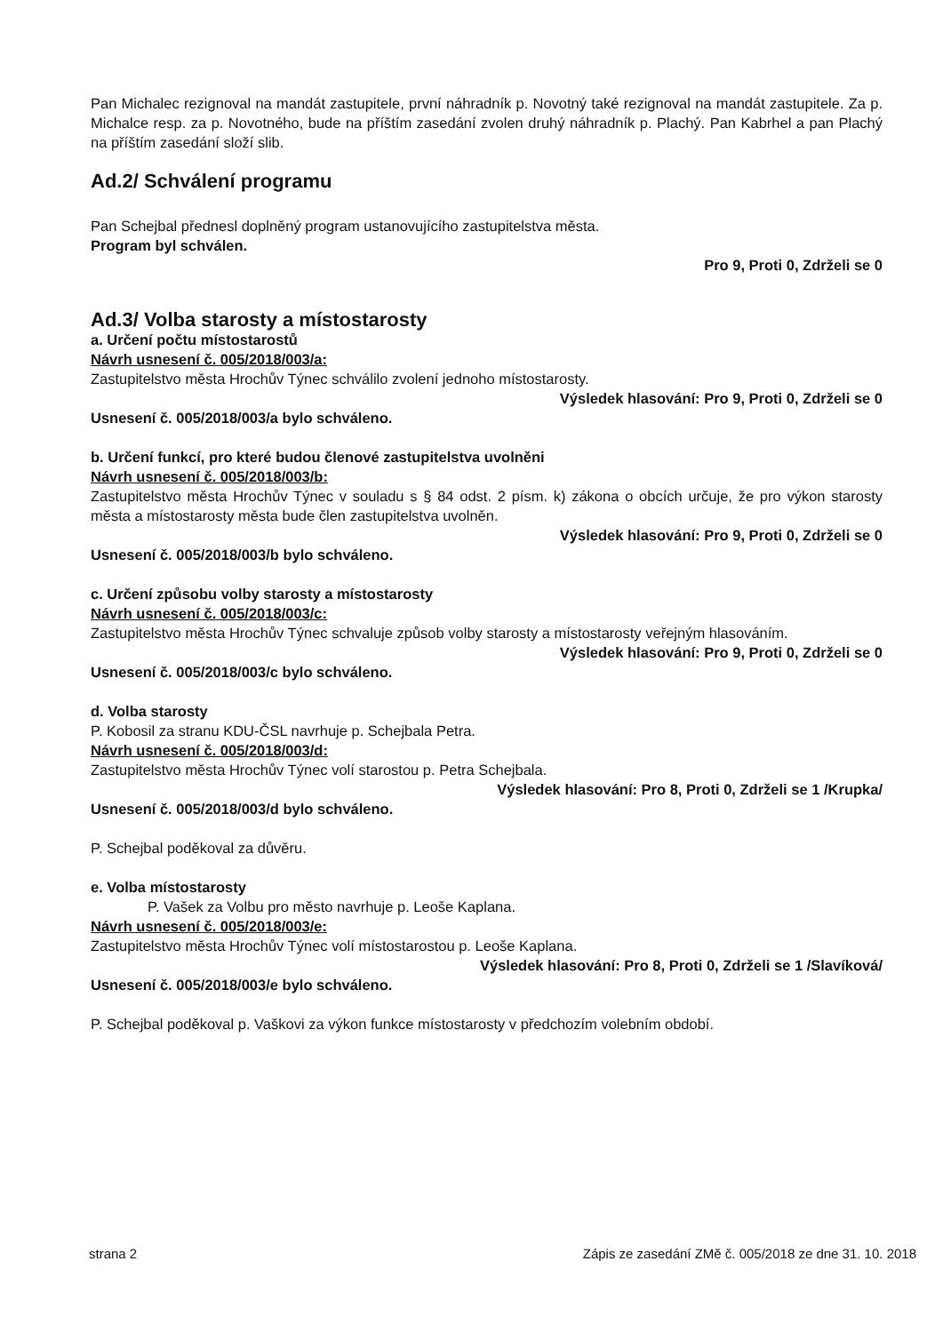Pan Michalec rezignoval na mandát zastupitele, první náhradník p. Novotný také rezignoval na mandát zastupitele. Za p. Michalce resp. za p. Novotného, bude na příštím zasedání zvolen druhý náhradník p. Plachý. Pan Kabrhel a pan Plachý na příštím zasedání složí slib.
Ad.2/ Schválení programu
Pan Schejbal přednesl doplněný program ustanovujícího zastupitelstva města.
Program byl schválen.
Pro 9, Proti 0, Zdrželi se 0
Ad.3/ Volba starosty a místostarosty
a. Určení počtu místostarostů
Návrh usnesení č. 005/2018/003/a:
Zastupitelstvo města Hrochův Týnec schválilo zvolení jednoho místostarosty.
Výsledek hlasování: Pro 9, Proti 0, Zdrželi se 0
Usnesení č. 005/2018/003/a bylo schváleno.
b. Určení funkcí, pro které budou členové zastupitelstva uvolněni
Návrh usnesení č. 005/2018/003/b:
Zastupitelstvo města Hrochův Týnec v souladu s § 84 odst. 2 písm. k) zákona o obcích určuje, že pro výkon starosty města a místostarosty města bude člen zastupitelstva uvolněn.
Výsledek hlasování: Pro 9, Proti 0, Zdrželi se 0
Usnesení č. 005/2018/003/b bylo schváleno.
c. Určení způsobu volby starosty a místostarosty
Návrh usnesení č. 005/2018/003/c:
Zastupitelstvo města Hrochův Týnec schvaluje způsob volby starosty a místostarosty veřejným hlasováním.
Výsledek hlasování: Pro 9, Proti 0, Zdrželi se 0
Usnesení č. 005/2018/003/c bylo schváleno.
d. Volba starosty
P. Kobosil za stranu KDU-ČSL navrhuje p. Schejbala Petra.
Návrh usnesení č. 005/2018/003/d:
Zastupitelstvo města Hrochův Týnec volí starostou p. Petra Schejbala.
Výsledek hlasování: Pro 8, Proti 0, Zdrželi se 1 /Krupka/
Usnesení č. 005/2018/003/d bylo schváleno.
P. Schejbal poděkoval za důvěru.
e. Volba místostarosty
P. Vašek za Volbu pro město navrhuje p. Leoše Kaplana.
Návrh usnesení č. 005/2018/003/e:
Zastupitelstvo města Hrochův Týnec volí místostarostou p. Leoše Kaplana.
Výsledek hlasování: Pro 8, Proti 0, Zdrželi se 1 /Slavíková/
Usnesení č. 005/2018/003/e bylo schváleno.
P. Schejbal poděkoval p. Vaškovi za výkon funkce místostarosty v předchozím volebním období.
strana 2 Zápis ze zasedání ZMě č. 005/2018 ze dne 31. 10. 2018